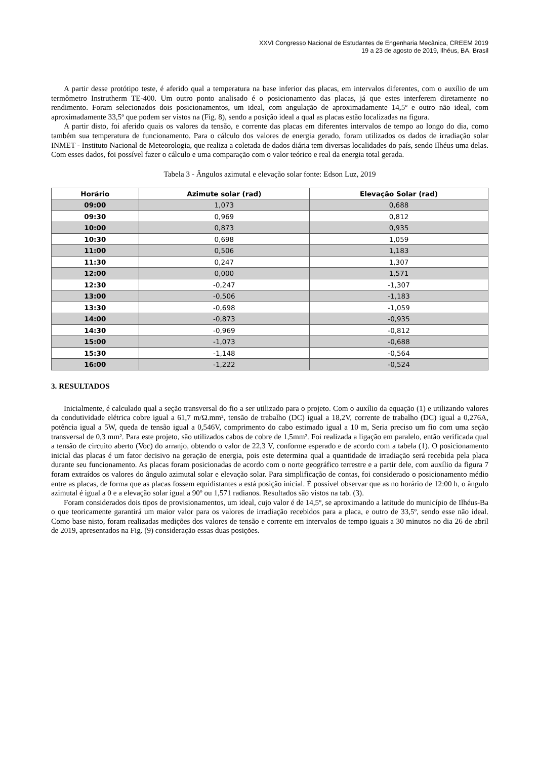XXVI Congresso Nacional de Estudantes de Engenharia Mecânica, CREEM 2019
19 a 23 de agosto de 2019, Ilhéus, BA, Brasil
A partir desse protótipo teste, é aferido qual a temperatura na base inferior das placas, em intervalos diferentes, com o auxílio de um termômetro Instrutherm TE-400. Um outro ponto analisado é o posicionamento das placas, já que estes interferem diretamente no rendimento. Foram selecionados dois posicionamentos, um ideal, com angulação de aproximadamente 14,5º e outro não ideal, com aproximadamente 33,5º que podem ser vistos na (Fig. 8), sendo a posição ideal a qual as placas estão localizadas na figura.
A partir disto, foi aferido quais os valores da tensão, e corrente das placas em diferentes intervalos de tempo ao longo do dia, como também sua temperatura de funcionamento. Para o cálculo dos valores de energia gerado, foram utilizados os dados de irradiação solar INMET - Instituto Nacional de Meteorologia, que realiza a coletada de dados diária tem diversas localidades do país, sendo Ilhéus uma delas. Com esses dados, foi possível fazer o cálculo e uma comparação com o valor teórico e real da energia total gerada.
Tabela 3 - Ângulos azimutal e elevação solar fonte: Edson Luz, 2019
| Horário | Azimute solar (rad) | Elevação Solar (rad) |
| --- | --- | --- |
| 09:00 | 1,073 | 0,688 |
| 09:30 | 0,969 | 0,812 |
| 10:00 | 0,873 | 0,935 |
| 10:30 | 0,698 | 1,059 |
| 11:00 | 0,506 | 1,183 |
| 11:30 | 0,247 | 1,307 |
| 12:00 | 0,000 | 1,571 |
| 12:30 | -0,247 | -1,307 |
| 13:00 | -0,506 | -1,183 |
| 13:30 | -0,698 | -1,059 |
| 14:00 | -0,873 | -0,935 |
| 14:30 | -0,969 | -0,812 |
| 15:00 | -1,073 | -0,688 |
| 15:30 | -1,148 | -0,564 |
| 16:00 | -1,222 | -0,524 |
3. RESULTADOS
Inicialmente, é calculado qual a seção transversal do fio a ser utilizado para o projeto. Com o auxílio da equação (1) e utilizando valores da condutividade elétrica cobre igual a 61,7 m/Ω.mm², tensão de trabalho (DC) igual a 18,2V, corrente de trabalho (DC) igual a 0,276A, potência igual a 5W, queda de tensão igual a 0,546V, comprimento do cabo estimado igual a 10 m, Seria preciso um fio com uma seção transversal de 0,3 mm². Para este projeto, são utilizados cabos de cobre de 1,5mm². Foi realizada a ligação em paralelo, então verificada qual a tensão de circuito aberto (Voc) do arranjo, obtendo o valor de 22,3 V, conforme esperado e de acordo com a tabela (1). O posicionamento inicial das placas é um fator decisivo na geração de energia, pois este determina qual a quantidade de irradiação será recebida pela placa durante seu funcionamento. As placas foram posicionadas de acordo com o norte geográfico terrestre e a partir dele, com auxílio da figura 7 foram extraídos os valores do ângulo azimutal solar e elevação solar. Para simplificação de contas, foi considerado o posicionamento médio entre as placas, de forma que as placas fossem equidistantes a está posição inicial. É possível observar que as no horário de 12:00 h, o ângulo azimutal é igual a 0 e a elevação solar igual a 90º ou 1,571 radianos. Resultados são vistos na tab. (3).
Foram considerados dois tipos de provisionamentos, um ideal, cujo valor é de 14,5º, se aproximando a latitude do município de Ilhéus-Ba o que teoricamente garantirá um maior valor para os valores de irradiação recebidos para a placa, e outro de 33,5º, sendo esse não ideal. Como base nisto, foram realizadas medições dos valores de tensão e corrente em intervalos de tempo iguais a 30 minutos no dia 26 de abril de 2019, apresentados na Fig. (9) consideração essas duas posições.